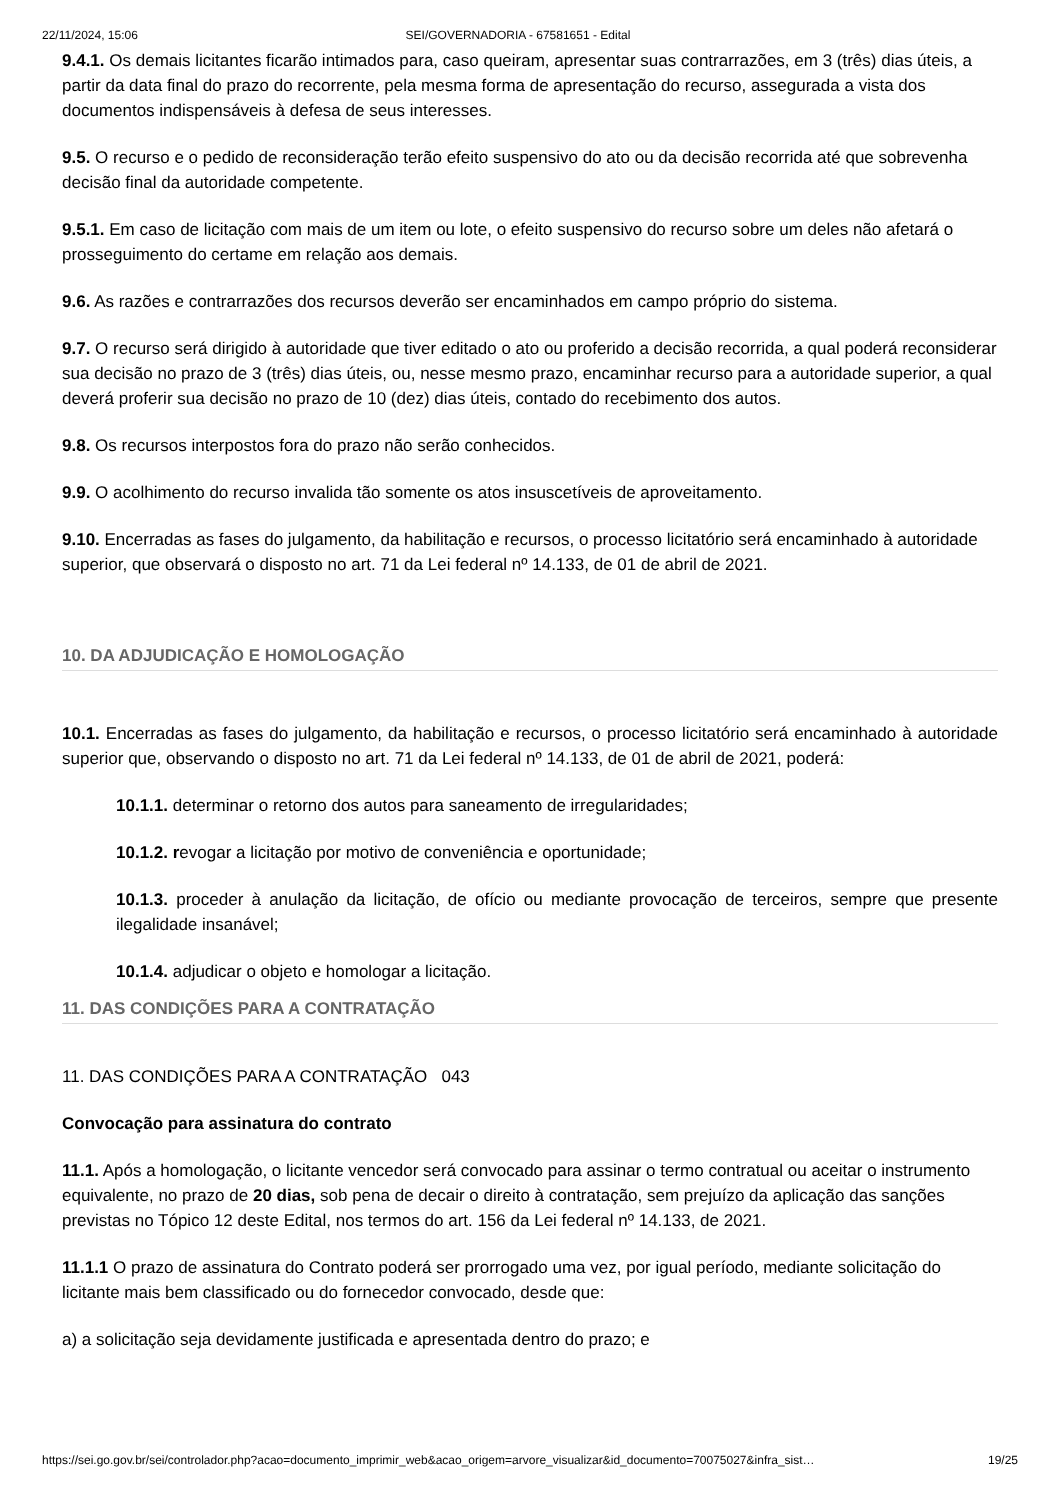22/11/2024, 15:06 SEI/GOVERNADORIA - 67581651 - Edital
9.4.1. Os demais licitantes ficarão intimados para, caso queiram, apresentar suas contrarrazões, em 3 (três) dias úteis, a partir da data final do prazo do recorrente, pela mesma forma de apresentação do recurso, assegurada a vista dos documentos indispensáveis à defesa de seus interesses.
9.5. O recurso e o pedido de reconsideração terão efeito suspensivo do ato ou da decisão recorrida até que sobrevenha decisão final da autoridade competente.
9.5.1. Em caso de licitação com mais de um item ou lote, o efeito suspensivo do recurso sobre um deles não afetará o prosseguimento do certame em relação aos demais.
9.6. As razões e contrarrazões dos recursos deverão ser encaminhados em campo próprio do sistema.
9.7. O recurso será dirigido à autoridade que tiver editado o ato ou proferido a decisão recorrida, a qual poderá reconsiderar sua decisão no prazo de 3 (três) dias úteis, ou, nesse mesmo prazo, encaminhar recurso para a autoridade superior, a qual deverá proferir sua decisão no prazo de 10 (dez) dias úteis, contado do recebimento dos autos.
9.8. Os recursos interpostos fora do prazo não serão conhecidos.
9.9. O acolhimento do recurso invalida tão somente os atos insuscetíveis de aproveitamento.
9.10. Encerradas as fases do julgamento, da habilitação e recursos, o processo licitatório será encaminhado à autoridade superior, que observará o disposto no art. 71 da Lei federal nº 14.133, de 01 de abril de 2021.
10. DA ADJUDICAÇÃO E HOMOLOGAÇÃO
10.1. Encerradas as fases do julgamento, da habilitação e recursos, o processo licitatório será encaminhado à autoridade superior que, observando o disposto no art. 71 da Lei federal nº 14.133, de 01 de abril de 2021, poderá:
10.1.1. determinar o retorno dos autos para saneamento de irregularidades;
10.1.2. revogar a licitação por motivo de conveniência e oportunidade;
10.1.3. proceder à anulação da licitação, de ofício ou mediante provocação de terceiros, sempre que presente ilegalidade insanável;
10.1.4. adjudicar o objeto e homologar a licitação.
11. DAS CONDIÇÕES PARA A CONTRATAÇÃO
11. DAS CONDIÇÕES PARA A CONTRATAÇÃO 043
Convocação para assinatura do contrato
11.1. Após a homologação, o licitante vencedor será convocado para assinar o termo contratual ou aceitar o instrumento equivalente, no prazo de 20 dias, sob pena de decair o direito à contratação, sem prejuízo da aplicação das sanções previstas no Tópico 12 deste Edital, nos termos do art. 156 da Lei federal nº 14.133, de 2021.
11.1.1 O prazo de assinatura do Contrato poderá ser prorrogado uma vez, por igual período, mediante solicitação do licitante mais bem classificado ou do fornecedor convocado, desde que:
a) a solicitação seja devidamente justificada e apresentada dentro do prazo; e
https://sei.go.gov.br/sei/controlador.php?acao=documento_imprimir_web&acao_origem=arvore_visualizar&id_documento=70075027&infra_sist… 19/25